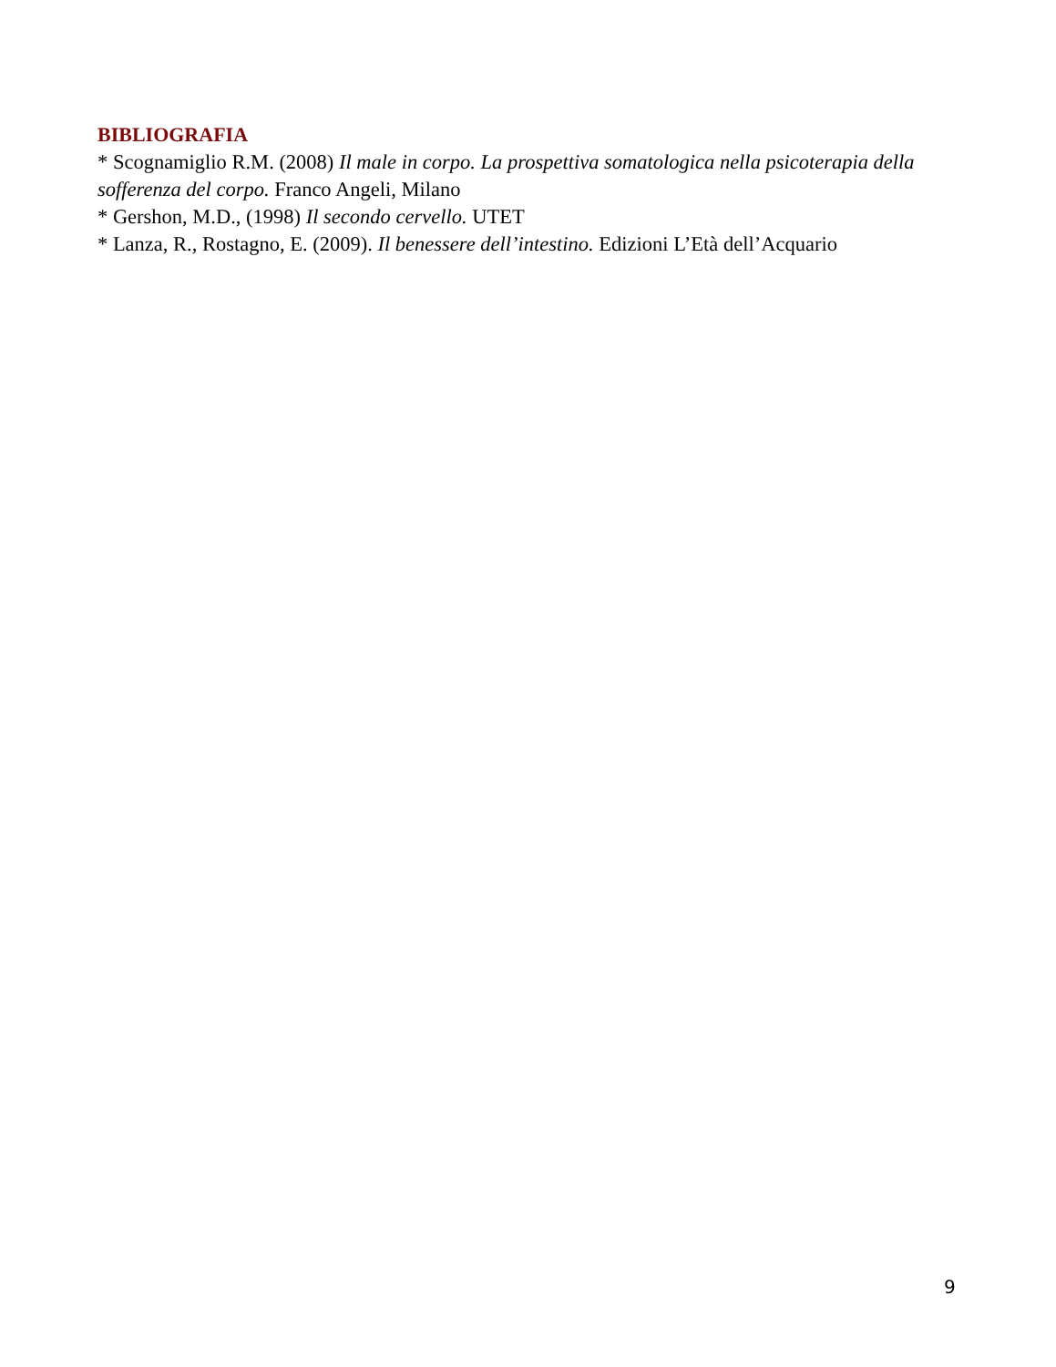BIBLIOGRAFIA
* Scognamiglio R.M. (2008) Il male in corpo. La prospettiva somatologica nella psicoterapia della sofferenza del corpo. Franco Angeli, Milano
* Gershon, M.D., (1998) Il secondo cervello. UTET
* Lanza, R., Rostagno, E. (2009). Il benessere dell’intestino. Edizioni L’Età dell’Acquario
9